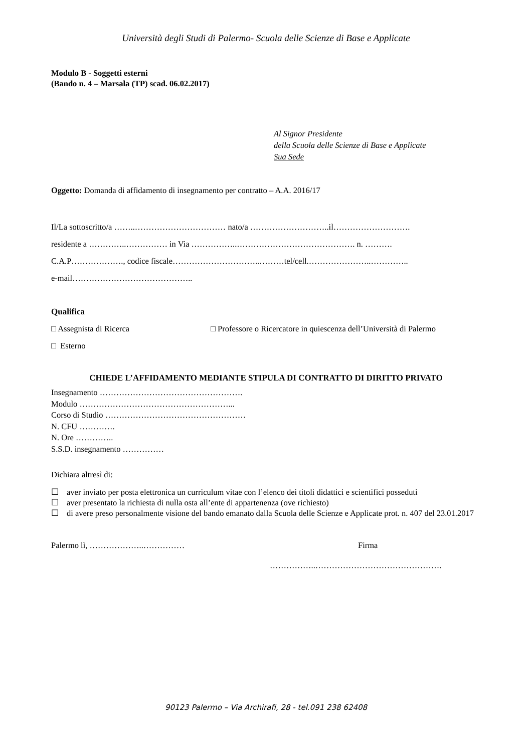Università degli Studi di Palermo- Scuola delle Scienze di Base e Applicate
Modulo B - Soggetti esterni
(Bando n. 4 – Marsala (TP) scad. 06.02.2017)
Al Signor Presidente
della Scuola delle Scienze di Base e Applicate
Sua Sede
Oggetto: Domanda di affidamento di insegnamento per contratto – A.A. 2016/17
Il/La sottoscritto/a ……..…………………………… nato/a ………………………..il……………………….
residente a …………..…………… in Via ……………..……………………………………. n. ……….
C.A.P………………., codice fiscale…………………………..………tel/cell.…………………..…………..
e-mail……………………………………..
Qualifica
□ Assegnista di Ricerca □ Professore o Ricercatore in quiescenza dell’Università di Palermo
□ Esterno
CHIEDE L’AFFIDAMENTO MEDIANTE STIPULA DI CONTRATTO DI DIRITTO PRIVATO
Insegnamento …………………………………………….
Modulo ………………………………………………...
Corso di Studio ……………………………………………
N. CFU ………….
N. Ore …………..
S.S.D. insegnamento ……………
Dichiara altresì di:
☐ aver inviato per posta elettronica un curriculum vitae con l’elenco dei titoli didattici e scientifici posseduti
☐ aver presentato la richiesta di nulla osta all’ente di appartenenza (ove richiesto)
☐ di avere preso personalmente visione del bando emanato dalla Scuola delle Scienze e Applicate prot. n. 407 del 23.01.2017
Palermo lì, ………………..…………… Firma
……………..……………………………………….
90123 Palermo – Via Archirafi, 28 - tel.091 238 62408